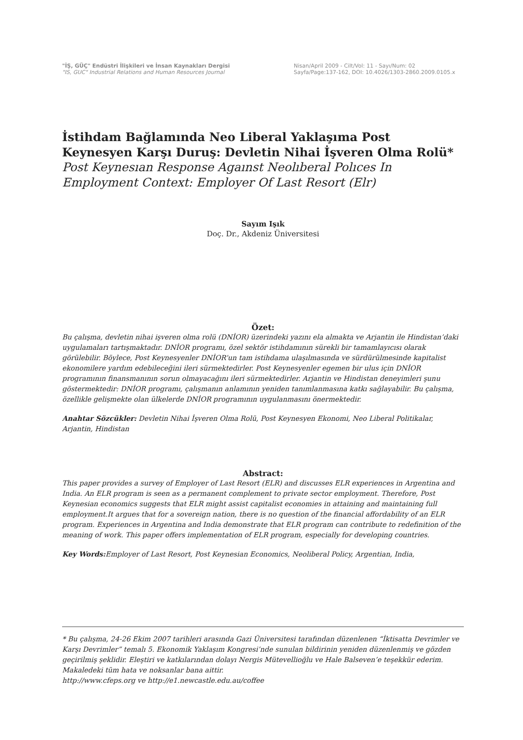"İŞ, GÜÇ" Endüstri İlişkileri ve İnsan Kaynakları Dergisi
"IS, GUC" Industrial Relations and Human Resources Journal
Nisan/April 2009 - Cilt/Vol: 11 - Sayı/Num: 02
Sayfa/Page:137-162, DOI: 10.4026/1303-2860.2009.0105.x
İstihdam Bağlamında Neo Liberal Yaklaşıma Post Keynesyen Karşı Duruş: Devletin Nihai İşveren Olma Rolü*
Post Keynesıan Response Agaınst Neolıberal Polıces In Employment Context: Employer Of Last Resort (Elr)
Sayım Işık
Doç. Dr., Akdeniz Üniversitesi
Özet:
Bu çalışma, devletin nihai işveren olma rolü (DNİOR) üzerindeki yazını ela almakta ve Arjantin ile Hindistan’daki uygulamaları tartışmaktadır. DNİOR programı, özel sektör istihdamının sürekli bir tamamlayıcısı olarak görülebilir. Böylece, Post Keynesyenler DNİOR’un tam istihdama ulaşılmasında ve sürdürülmesinde kapitalist ekonomilere yardım edebileceğini ileri sürmektedirler. Post Keynesyenler egemen bir ulus için DNİOR programının finansmanının sorun olmayacağını ileri sürmektedirler. Arjantin ve Hindistan deneyimleri şunu göstermektedir: DNİOR programı, çalışmanın anlamının yeniden tanımlanmasına katkı sağlayabilir. Bu çalışma, özellikle gelişmekte olan ülkelerde DNİOR programının uygulanmasını önermektedir.
Anahtar Sözcükler: Devletin Nihai İşveren Olma Rolü, Post Keynesyen Ekonomi, Neo Liberal Politikalar, Arjantin, Hindistan
Abstract:
This paper provides a survey of Employer of Last Resort (ELR) and discusses ELR experiences in Argentina and India. An ELR program is seen as a permanent complement to private sector employment. Therefore, Post Keynesian economics suggests that ELR might assist capitalist economies in attaining and maintaining full employment.It argues that for a sovereign nation, there is no question of the financial affordability of an ELR program. Experiences in Argentina and India demonstrate that ELR program can contribute to redefinition of the meaning of work. This paper offers implementation of ELR program, especially for developing countries.
Key Words: Employer of Last Resort, Post Keynesian Economics, Neoliberal Policy, Argentian, India,
* Bu çalışma, 24-26 Ekim 2007 tarihleri arasında Gazi Üniversitesi tarafından düzenlenen “İktisatta Devrimler ve Karşı Devrimler” temalı 5. Ekonomik Yaklaşım Kongresi’nde sunulan bildirinin yeniden düzenlenmiş ve gözden geçirilmiş şeklidir. Eleştiri ve katkılarından dolayı Nergis Mütevellioğlu ve Hale Balseven’e teşekkür ederim. Makaledeki tüm hata ve noksanlar bana aittir.
http://www.cfeps.org ve http://e1.newcastle.edu.au/coffee